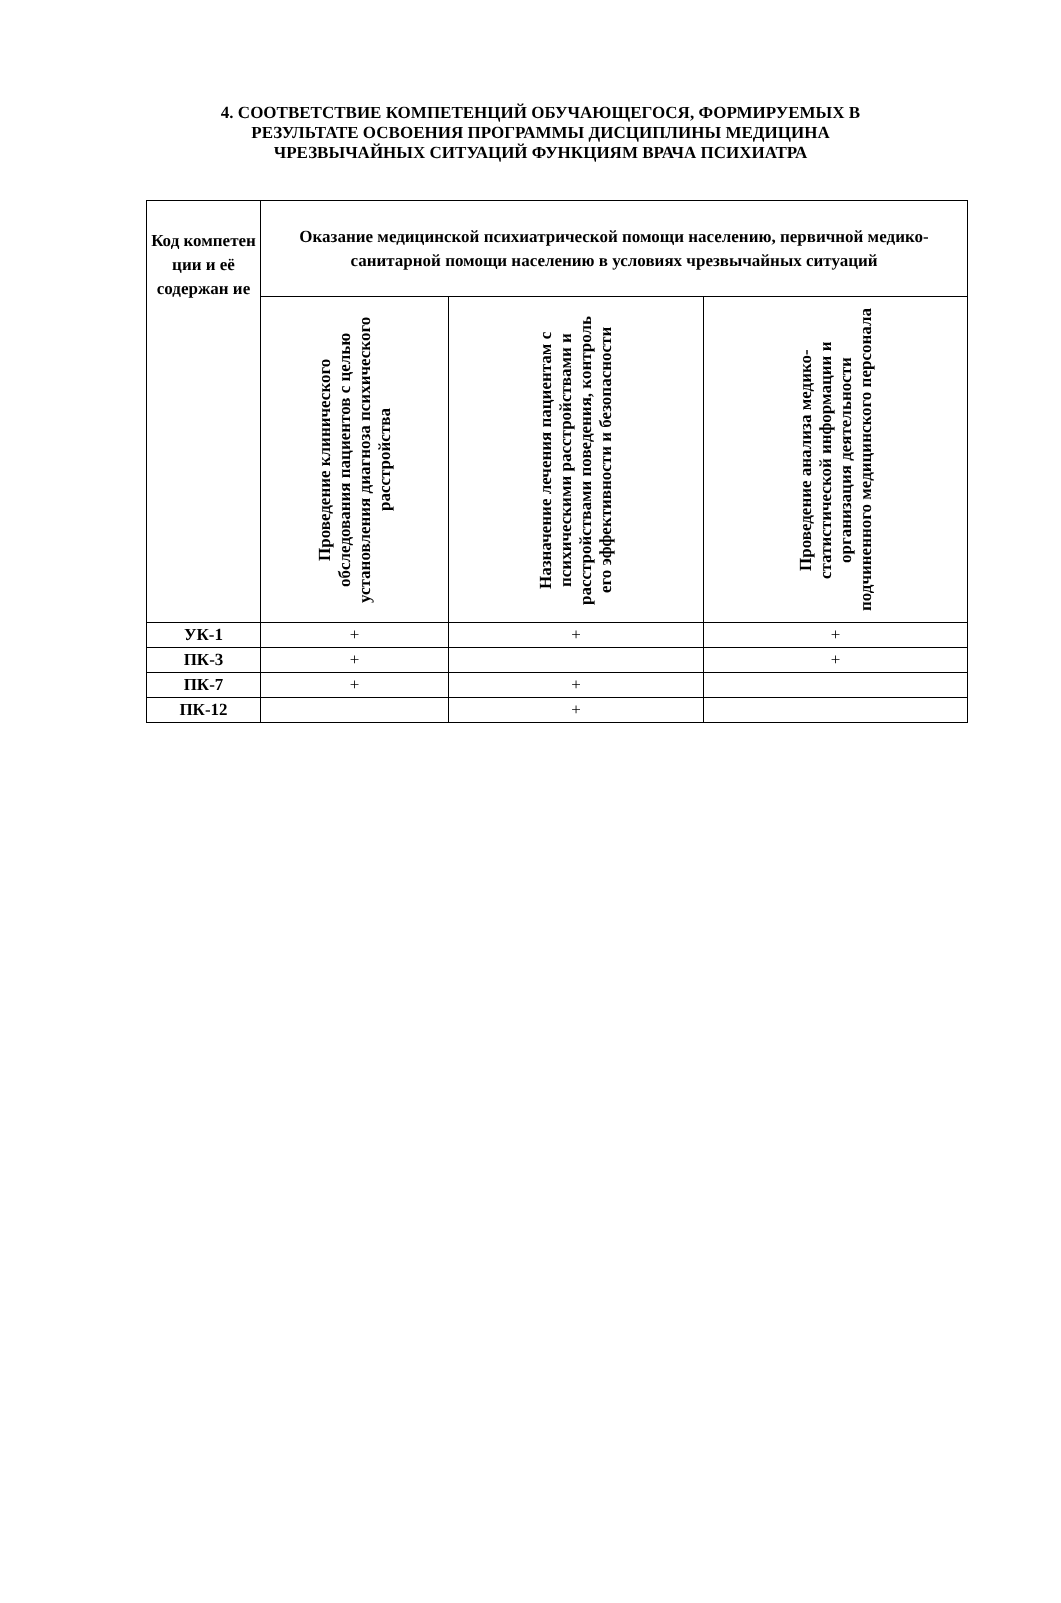4. СООТВЕТСТВИЕ КОМПЕТЕНЦИЙ ОБУЧАЮЩЕГОСЯ, ФОРМИРУЕМЫХ В
РЕЗУЛЬТАТЕ ОСВОЕНИЯ ПРОГРАММЫ ДИСЦИПЛИНЫ МЕДИЦИНА
ЧРЕЗВЫЧАЙНЫХ СИТУАЦИЙ ФУНКЦИЯМ ВРАЧА ПСИХИАТРА
| Код компетен ции и её содержан ие | Оказание медицинской психиатрической помощи населению, первичной медико-санитарной помощи населению в условиях чрезвычайных ситуаций | | |
| --- | --- | --- | --- |
| | Проведение клинического обследования пациентов с целью установления диагноза психического расстройства | Назначение лечения пациентам с психическими расстройствами и расстройствами поведения, контроль его эффективности и безопасности | Проведение анализа медико-статистической информации и организация деятельности подчиненного медицинского персонала |
| УК-1 | + | + | + |
| ПК-3 | + | | + |
| ПК-7 | + | + | |
| ПК-12 | | + | |